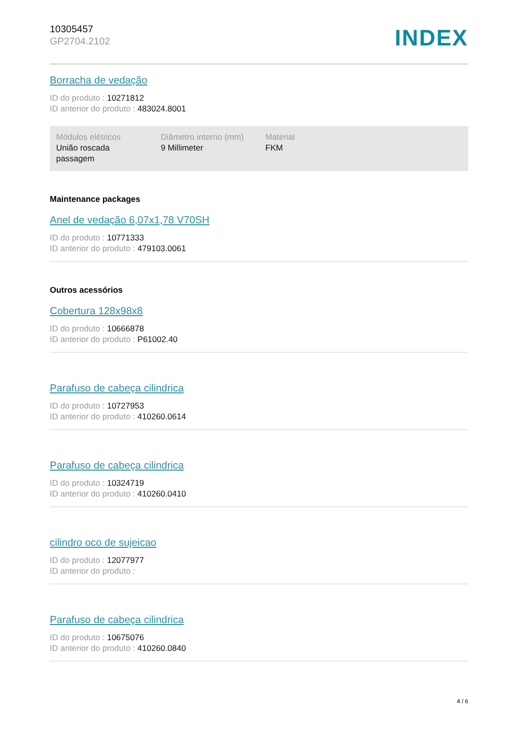10305457
GP2704.2102
INDEX
Borracha de vedação
ID do produto : 10271812
ID anterior do produto : 483024.8001
| Módulos elétricos União roscada passagem | Diâmetro interno (mm) 9 Millimeter | Material FKM | |
Maintenance packages
Anel de vedação 6,07x1,78 V70SH
ID do produto : 10771333
ID anterior do produto : 479103.0061
Outros acessórios
Cobertura 128x98x8
ID do produto : 10666878
ID anterior do produto : P61002.40
Parafuso de cabeça cilindrica
ID do produto : 10727953
ID anterior do produto : 410260.0614
Parafuso de cabeça cilindrica
ID do produto : 10324719
ID anterior do produto : 410260.0410
cilindro oco de sujeicao
ID do produto : 12077977
ID anterior do produto :
Parafuso de cabeça cilindrica
ID do produto : 10675076
ID anterior do produto : 410260.0840
4 / 6